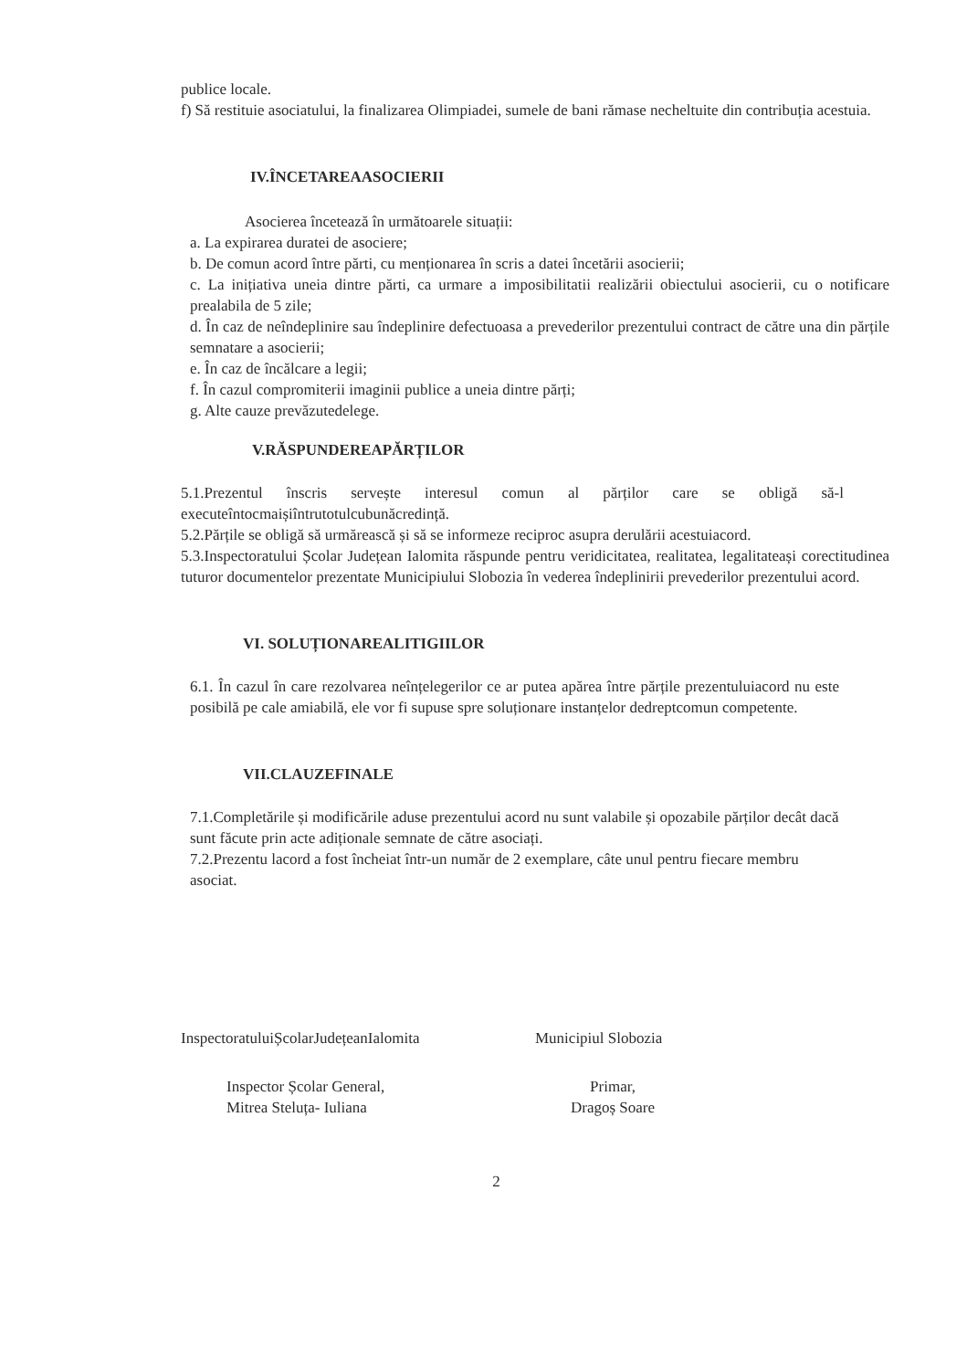publice locale.
f) Să restituie asociatului, la finalizarea Olimpiadei, sumele de bani rămase necheltuite din contribuția acestuia.
IV.ÎNCETAREAASOCIERII
Asocierea încetează în următoarele situații:
a. La expirarea duratei de asociere;
b. De comun acord între părti, cu menționarea în scris a datei încetării asocierii;
c. La inițiativa uneia dintre părti, ca urmare a imposibilitatii realizării obiectului asocierii, cu o notificare prealabila de 5 zile;
d. În caz de neîndeplinire sau îndeplinire defectuoasa a prevederilor prezentului contract de către una din părțile semnatare a asocierii;
e. În caz de încălcare a legii;
f. În cazul compromiterii imaginii publice a uneia dintre părți;
g. Alte cauze prevăzutedelege.
V.RĂSPUNDEREAPĂRȚILOR
5.1.Prezentul înscris servește interesul comun al părților care se obligă să-l executeîntocmaișiîntrutotulcubunăcredință.
5.2.Părțile se obligă să urmărească și să se informeze reciproc asupra derulării acestuiacord.
5.3.Inspectoratului Școlar Județean Ialomita răspunde pentru veridicitatea, realitatea, legalitateași corectitudinea tuturor documentelor prezentate Municipiului Slobozia în vederea îndeplinirii prevederilor prezentului acord.
VI. SOLUȚIONAREALITIGIILOR
6.1. În cazul în care rezolvarea neînțelegerilor ce ar putea apărea între părțile prezentuluiacord nu este posibilă pe cale amiabilă, ele vor fi supuse spre soluționare instanțelor dedreptcomun competente.
VII.CLAUZEFINALE
7.1.Completările și modificările aduse prezentului acord nu sunt valabile și opozabile părților decât dacă sunt făcute prin acte adiționale semnate de către asociați.
7.2.Prezentu lacord a fost încheiat într-un număr de 2 exemplare, câte unul pentru fiecare membru asociat.
InspectoratuluiȘcolarJudețeanIalomita
Inspector Școlar General,
Mitrea Steluța- Iuliana
Municipiul Slobozia
Primar,
Dragoș Soare
2